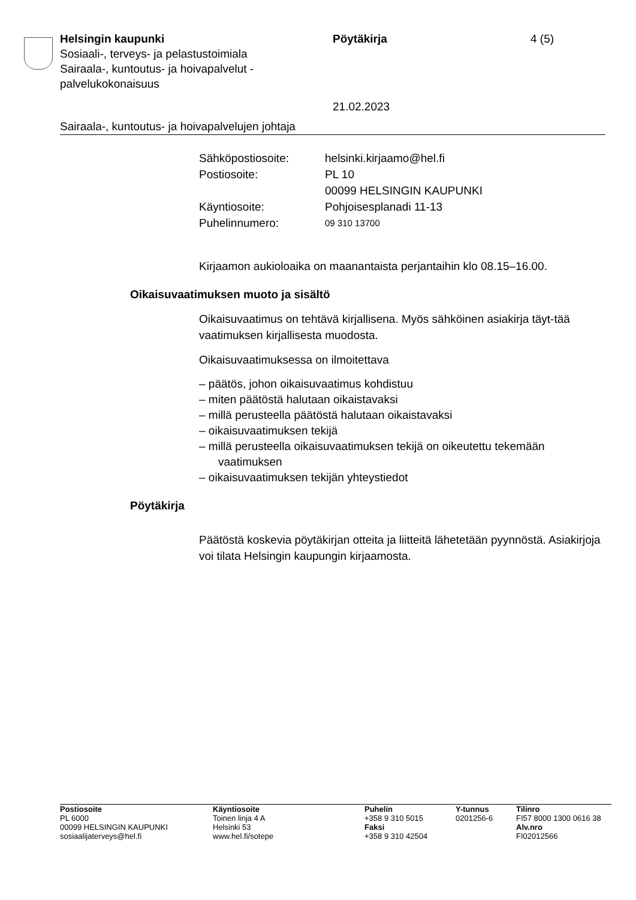Helsingin kaupunki
Sosiaali-, terveys- ja pelastustoimiala
Sairaala-, kuntoutus- ja hoivapalvelut - palvelukokonaisuus
Pöytäkirja
21.02.2023
4 (5)
Sairaala-, kuntoutus- ja hoivapalvelujen johtaja
| Sähköpostiosoite: | helsinki.kirjaamo@hel.fi |
| Postiosoite: | PL 10 00099 HELSINGIN KAUPUNKI |
| Käyntiosoite: | Pohjoisesplanadi 11-13 |
| Puhelinnumero: | 09 310 13700 |
Kirjaamon aukioloaika on maanantaista perjantaihin klo 08.15–16.00.
Oikaisuvaatimuksen muoto ja sisältö
Oikaisuvaatimus on tehtävä kirjallisena. Myös sähköinen asiakirja täyt-tää vaatimuksen kirjallisesta muodosta.
Oikaisuvaatimuksessa on ilmoitettava
– päätös, johon oikaisuvaatimus kohdistuu
– miten päätöstä halutaan oikaistavaksi
– millä perusteella päätöstä halutaan oikaistavaksi
– oikaisuvaatimuksen tekijä
– millä perusteella oikaisuvaatimuksen tekijä on oikeutettu tekemään vaatimuksen
– oikaisuvaatimuksen tekijän yhteystiedot
Pöytäkirja
Päätöstä koskevia pöytäkirjan otteita ja liitteitä lähetetään pyynnöstä. Asiakirjoja voi tilata Helsingin kaupungin kirjaamosta.
Postiosoite
PL 6000
00099 HELSINGIN KAUPUNKI
sosiaalijaterveys@hel.fi
Käyntiosoite
Toinen linja 4 A
Helsinki 53
www.hel.fi/sotepe
Puhelin
+358 9 310 5015
Faksi
+358 9 310 42504
Y-tunnus
0201256-6
Tilinro
FI57 8000 1300 0616 38
Alv.nro
FI02012566